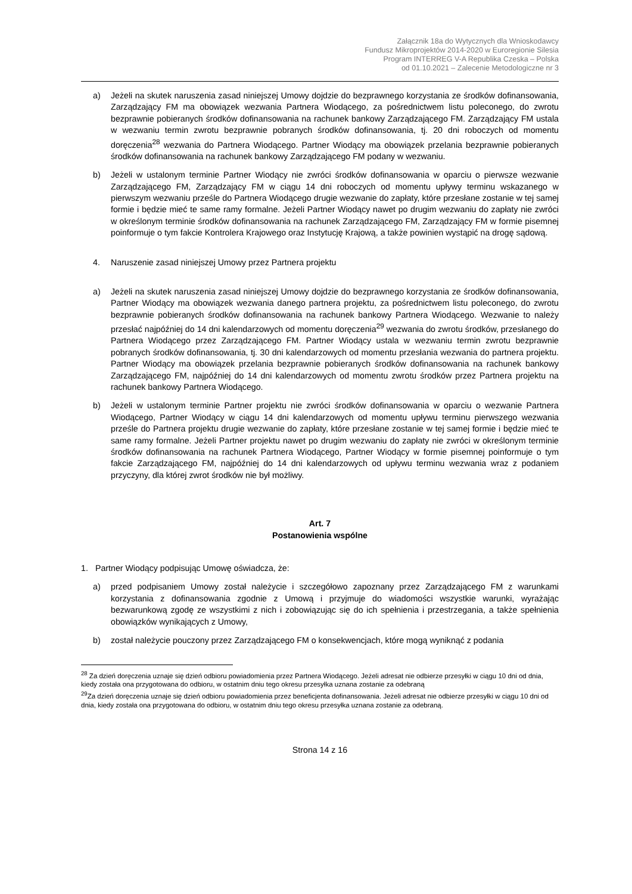Załącznik 18a do Wytycznych dla Wnioskodawcy
Fundusz Mikroprojektów 2014-2020 w Euroregionie Silesia
Program INTERREG V-A Republika Czeska – Polska
od 01.10.2021 – Zalecenie Metodologiczne nr 3
a) Jeżeli na skutek naruszenia zasad niniejszej Umowy dojdzie do bezprawnego korzystania ze środków dofinansowania, Zarządzający FM ma obowiązek wezwania Partnera Wiodącego, za pośrednictwem listu poleconego, do zwrotu bezprawnie pobieranych środków dofinansowania na rachunek bankowy Zarządzającego FM. Zarządzający FM ustala w wezwaniu termin zwrotu bezprawnie pobranych środków dofinansowania, tj. 20 dni roboczych od momentu doręczenia<sup>28</sup> wezwania do Partnera Wiodącego. Partner Wiodący ma obowiązek przelania bezprawnie pobieranych środków dofinansowania na rachunek bankowy Zarządzającego FM podany w wezwaniu.
b) Jeżeli w ustalonym terminie Partner Wiodący nie zwróci środków dofinansowania w oparciu o pierwsze wezwanie Zarządzającego FM, Zarządzający FM w ciągu 14 dni roboczych od momentu upływy terminu wskazanego w pierwszym wezwaniu prześle do Partnera Wiodącego drugie wezwanie do zapłaty, które przesłane zostanie w tej samej formie i będzie mieć te same ramy formalne. Jeżeli Partner Wiodący nawet po drugim wezwaniu do zapłaty nie zwróci w określonym terminie środków dofinansowania na rachunek Zarządzającego FM, Zarządzający FM w formie pisemnej poinformuje o tym fakcie Kontrolera Krajowego oraz Instytucję Krajową, a także powinien wystąpić na drogę sądową.
4. Naruszenie zasad niniejszej Umowy przez Partnera projektu
a) Jeżeli na skutek naruszenia zasad niniejszej Umowy dojdzie do bezprawnego korzystania ze środków dofinansowania, Partner Wiodący ma obowiązek wezwania danego partnera projektu, za pośrednictwem listu poleconego, do zwrotu bezprawnie pobieranych środków dofinansowania na rachunek bankowy Partnera Wiodącego. Wezwanie to należy przesłać najpóźniej do 14 dni kalendarzowych od momentu doręczenia<sup>29</sup> wezwania do zwrotu środków, przesłanego do Partnera Wiodącego przez Zarządzającego FM. Partner Wiodący ustala w wezwaniu termin zwrotu bezprawnie pobranych środków dofinansowania, tj. 30 dni kalendarzowych od momentu przesłania wezwania do partnera projektu. Partner Wiodący ma obowiązek przelania bezprawnie pobieranych środków dofinansowania na rachunek bankowy Zarządzającego FM, najpóźniej do 14 dni kalendarzowych od momentu zwrotu środków przez Partnera projektu na rachunek bankowy Partnera Wiodącego.
b) Jeżeli w ustalonym terminie Partner projektu nie zwróci środków dofinansowania w oparciu o wezwanie Partnera Wiodącego, Partner Wiodący w ciągu 14 dni kalendarzowych od momentu upływu terminu pierwszego wezwania prześle do Partnera projektu drugie wezwanie do zapłaty, które przesłane zostanie w tej samej formie i będzie mieć te same ramy formalne. Jeżeli Partner projektu nawet po drugim wezwaniu do zapłaty nie zwróci w określonym terminie środków dofinansowania na rachunek Partnera Wiodącego, Partner Wiodący w formie pisemnej poinformuje o tym fakcie Zarządzającego FM, najpóźniej do 14 dni kalendarzowych od upływu terminu wezwania wraz z podaniem przyczyny, dla której zwrot środków nie był możliwy.
Art. 7
Postanowienia wspólne
1. Partner Wiodący podpisując Umowę oświadcza, że:
a) przed podpisaniem Umowy został należycie i szczegółowo zapoznany przez Zarządzającego FM z warunkami korzystania z dofinansowania zgodnie z Umową i przyjmuje do wiadomości wszystkie warunki, wyrażając bezwarunkową zgodę ze wszystkimi z nich i zobowiązując się do ich spełnienia i przestrzegania, a także spełnienia obowiązków wynikających z Umowy,
b) został należycie pouczony przez Zarządzającego FM o konsekwencjach, które mogą wyniknąć z podania
<sup>28</sup> Za dzień doręczenia uznaje się dzień odbioru powiadomienia przez Partnera Wiodącego. Jeżeli adresat nie odbierze przesyłki w ciągu 10 dni od dnia, kiedy została ona przygotowana do odbioru, w ostatnim dniu tego okresu przesyłka uznana zostanie za odebraną
<sup>29</sup> Za dzień doręczenia uznaje się dzień odbioru powiadomienia przez beneficjenta dofinansowania. Jeżeli adresat nie odbierze przesyłki w ciągu 10 dni od dnia, kiedy została ona przygotowana do odbioru, w ostatnim dniu tego okresu przesyłka uznana zostanie za odebraną.
Strona 14 z 16